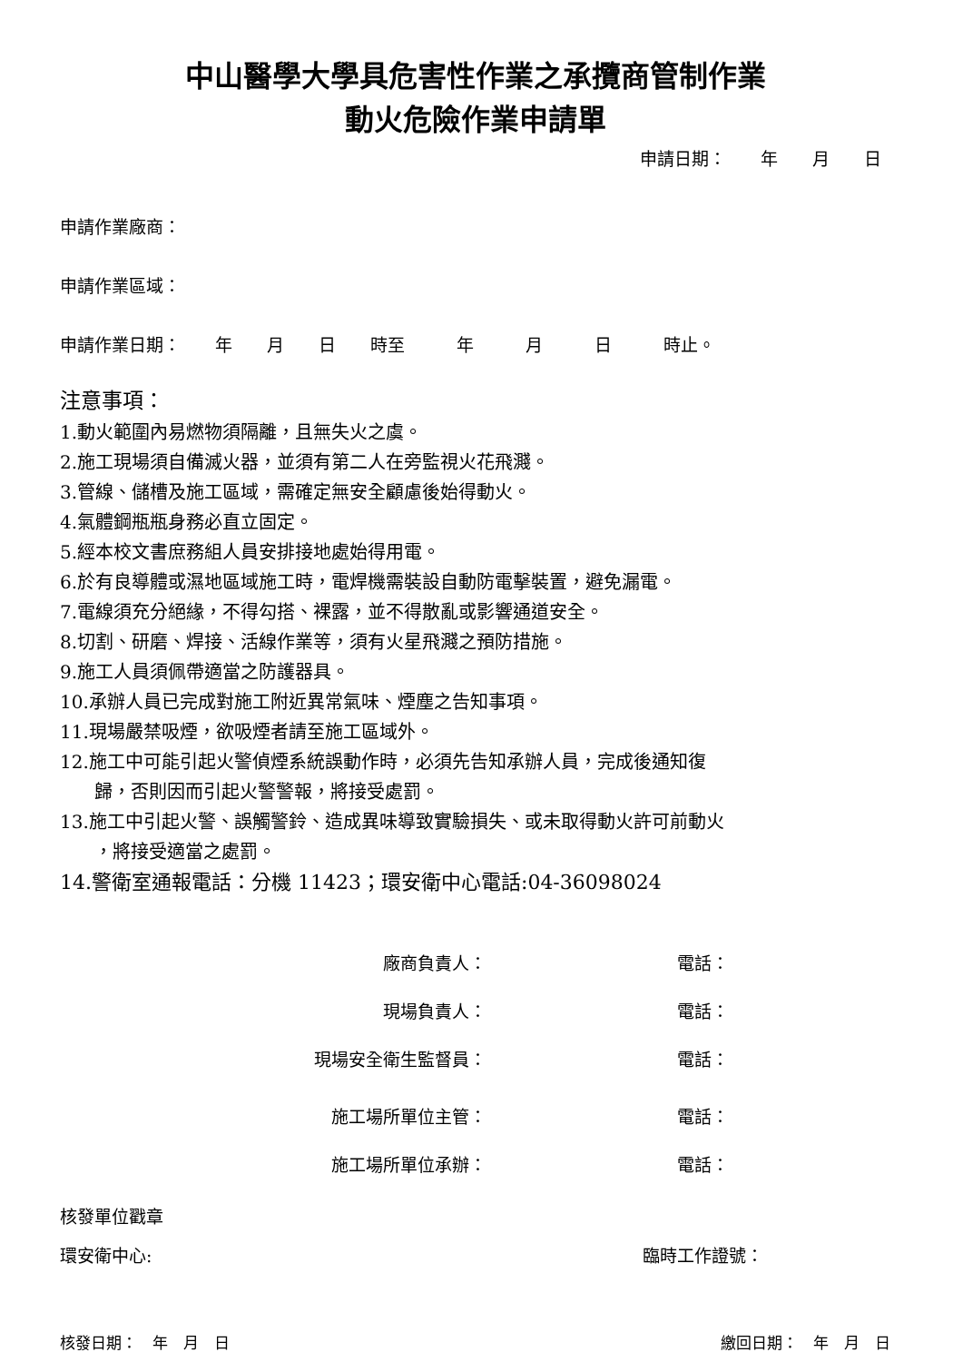中山醫學大學具危害性作業之承攬商管制作業
動火危險作業申請單
申請日期：　　年　　月　　日
申請作業廠商：
申請作業區域：
申請作業日期：　　年　　月　　日　　時至　　　年　　　月　　　日　　　時止。
注意事項：
1.動火範圍內易燃物須隔離，且無失火之虞。
2.施工現場須自備滅火器，並須有第二人在旁監視火花飛濺。
3.管線、儲槽及施工區域，需確定無安全顧慮後始得動火。
4.氣體鋼瓶瓶身務必直立固定。
5.經本校文書庶務組人員安排接地處始得用電。
6.於有良導體或濕地區域施工時，電焊機需裝設自動防電擊裝置，避免漏電。
7.電線須充分絕緣，不得勾搭、裸露，並不得散亂或影響通道安全。
8.切割、研磨、焊接、活線作業等，須有火星飛濺之預防措施。
9.施工人員須佩帶適當之防護器具。
10.承辦人員已完成對施工附近異常氣味、煙塵之告知事項。
11.現場嚴禁吸煙，欲吸煙者請至施工區域外。
12.施工中可能引起火警偵煙系統誤動作時，必須先告知承辦人員，完成後通知復
歸，否則因而引起火警警報，將接受處罰。
13.施工中引起火警、誤觸警鈴、造成異味導致實驗損失、或未取得動火許可前動火
，將接受適當之處罰。
14.警衛室通報電話：分機 11423；環安衛中心電話:04-36098024
廠商負責人： 電話：
現場負責人： 電話：
現場安全衛生監督員： 電話：
施工場所單位主管： 電話：
施工場所單位承辦： 電話：
核發單位戳章
環安衛中心: 臨時工作證號：
核發日期：　年　月　日 繳回日期：　年　月　日